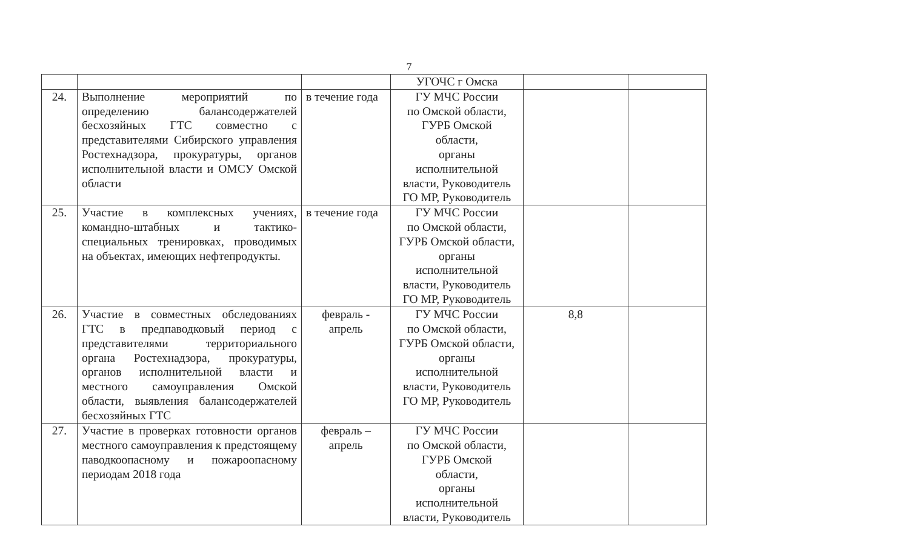7
| | | | УГОЧС г Омска | | |
| 24. | Выполнение мероприятий по определению балансодержателей бесхозяйных ГТС совместно с представителями Сибирского управления Ростехнадзора, прокуратуры, органов исполнительной власти и ОМСУ Омской области | в течение года | ГУ МЧС России по Омской области, ГУРБ Омской области, органы исполнительной власти, Руководитель ГО МР, Руководитель | | |
| 25. | Участие в комплексных учениях, командно-штабных и тактико-специальных тренировках, проводимых на объектах, имеющих нефтепродукты. | в течение года | ГУ МЧС России по Омской области, ГУРБ Омской области, органы исполнительной власти, Руководитель ГО МР, Руководитель | | |
| 26. | Участие в совместных обследованиях ГТС в предпаводковый период с представителями территориального органа Ростехнадзора, прокуратуры, органов исполнительной власти и местного самоуправления Омской области, выявления балансодержателей бесхозяйных ГТС | февраль - апрель | ГУ МЧС России по Омской области, ГУРБ Омской области, органы исполнительной власти, Руководитель ГО МР, Руководитель | 8,8 | |
| 27. | Участие в проверках готовности органов местного самоуправления к предстоящему паводкоопасному и пожароопасному периодам 2018 года | февраль – апрель | ГУ МЧС России по Омской области, ГУРБ Омской области, органы исполнительной власти, Руководитель | | |